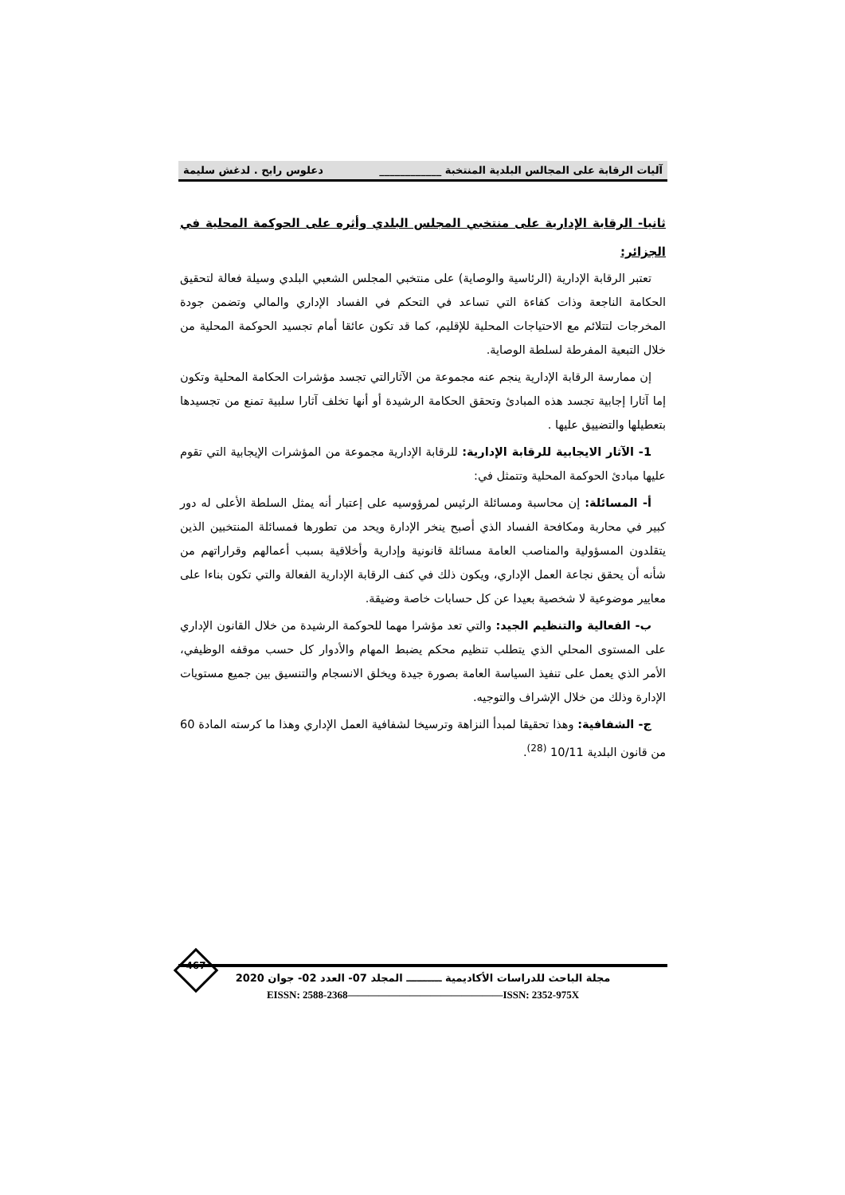آليات الرقابة على المجالس البلدية المنتخبة ____________ دعلوس رابح . لدغش سليمة
ثانيا- الرقابة الإدارية على منتخبي المجلس البلدي وأثره على الحوكمة المحلية في الجزائر:
تعتبر الرقابة الإدارية (الرئاسية والوصاية) على منتخبي المجلس الشعبي البلدي وسيلة فعالة لتحقيق الحكامة الناجعة وذات كفاءة التي تساعد في التحكم في الفساد الإداري والمالي وتضمن جودة المخرجات لتتلائم مع الاحتياجات المحلية للإقليم، كما قد تكون عائقا أمام تجسيد الحوكمة المحلية من خلال التبعية المفرطة لسلطة الوصاية.
إن ممارسة الرقابة الإدارية ينجم عنه مجموعة من الآثارالتي تجسد مؤشرات الحكامة المحلية وتكون إما آثارا إجابية تجسد هذه المبادئ وتحقق الحكامة الرشيدة أو أنها تخلف آثارا سلبية تمنع من تجسيدها بتعطيلها والتضييق عليها .
1- الآثار الايجابية للرقابة الإدارية: للرقابة الإدارية مجموعة من المؤشرات الإيجابية التي تقوم عليها مبادئ الحوكمة المحلية وتتمثل في:
أ- المسائلة: إن محاسبة ومسائلة الرئيس لمرؤوسيه على إعتبار أنه يمثل السلطة الأعلى له دور كبير في محاربة ومكافحة الفساد الذي أصبح ينخر الإدارة ويحد من تطورها فمسائلة المنتخبين الذين يتقلدون المسؤولية والمناصب العامة مسائلة قانونية وإدارية وأخلاقية بسبب أعمالهم وقراراتهم من شأنه أن يحقق نجاعة العمل الإداري، ويكون ذلك في كنف الرقابة الإدارية الفعالة والتي تكون بناءا على معايير موضوعية لا شخصية بعيدا عن كل حسابات خاصة وضيقة.
ب- الفعالية والتنظيم الجيد: والتي تعد مؤشرا مهما للحوكمة الرشيدة من خلال القانون الإداري على المستوى المحلي الذي يتطلب تنظيم محكم يضبط المهام والأدوار كل حسب موقفه الوظيفي، الأمر الذي يعمل على تنفيذ السياسة العامة بصورة جيدة ويخلق الانسجام والتنسيق بين جميع مستويات الإدارة وذلك من خلال الإشراف والتوجيه.
ج- الشفافية: وهذا تحقيقا لمبدأ النزاهة وترسيخا لشفافية العمل الإداري وهذا ما كرسته المادة 60 من قانون البلدية 10/11 <sup>(28)</sup>.
467
مجلة الباحث للدراسات الأكاديمية ــــــــــ المجلد 07- العدد 02- جوان 2020
EISSN: 2588-2368———————————————ISSN: 2352-975X